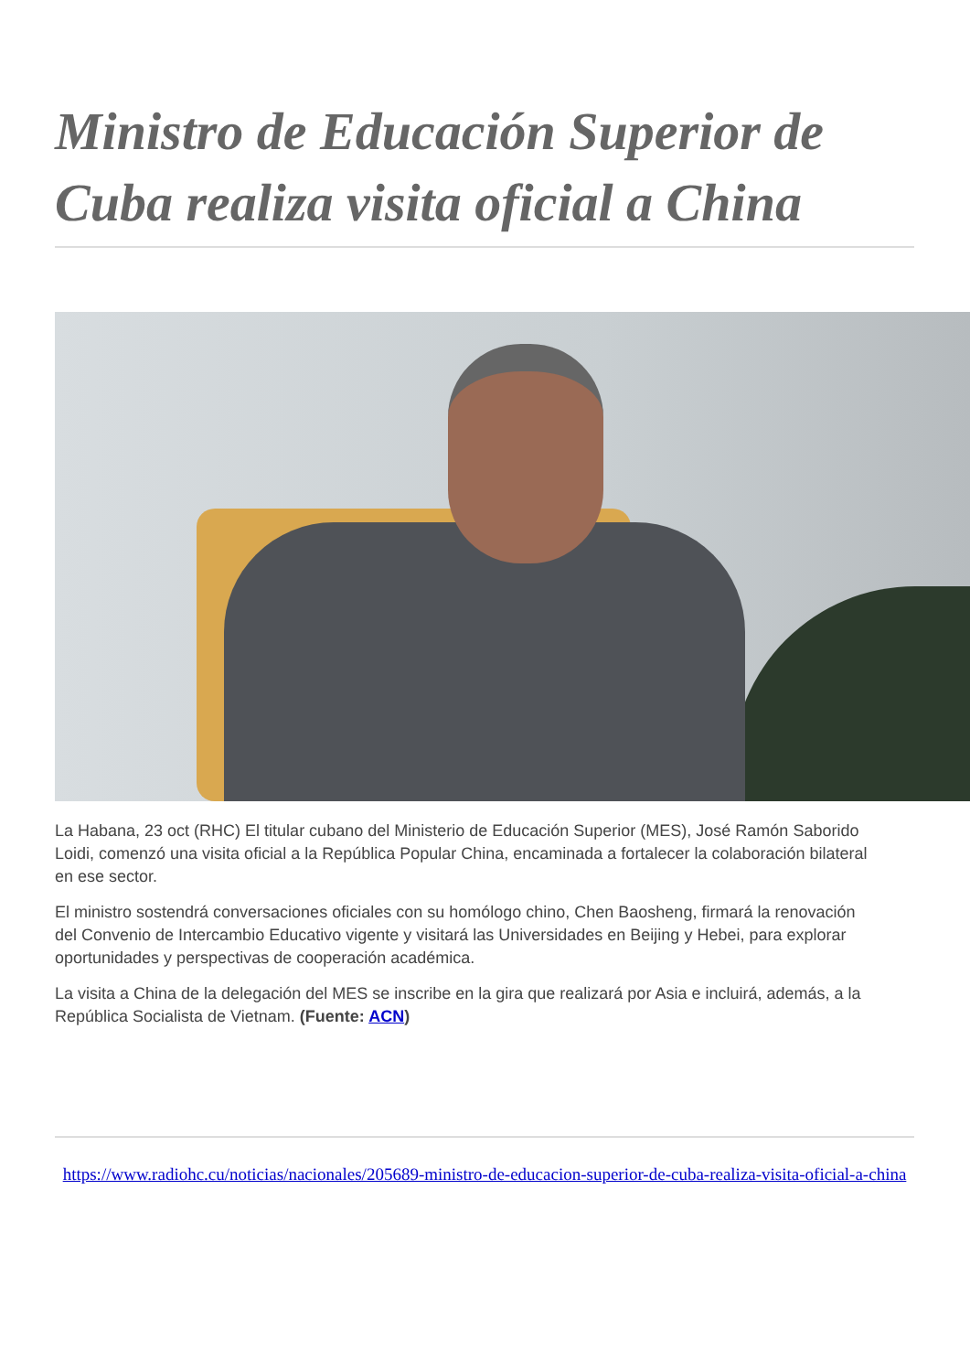Ministro de Educación Superior de Cuba realiza visita oficial a China
La Habana, 23 oct (RHC) El titular cubano del Ministerio de Educación Superior (MES), José Ramón Saborido Loidi, comenzó una visita oficial a la República Popular China, encaminada a fortalecer la colaboración bilateral en ese sector.
El ministro sostendrá conversaciones oficiales con su homólogo chino, Chen Baosheng, firmará la renovación del Convenio de Intercambio Educativo vigente y visitará las Universidades en Beijing y Hebei, para explorar oportunidades y perspectivas de cooperación académica.
La visita a China de la delegación del MES se inscribe en la gira que realizará por Asia e incluirá, además, a la República Socialista de Vietnam. (Fuente: ACN)
https://www.radiohc.cu/noticias/nacionales/205689-ministro-de-educacion-superior-de-cuba-realiza-visita-oficial-a-china